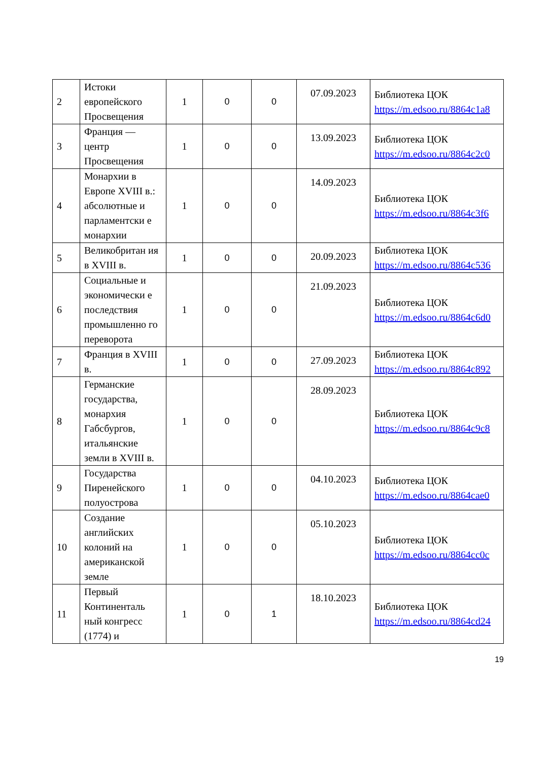| 2 | Истоки европейского Просвещения | 1 | 0 | 0 | 07.09.2023 | Библиотека ЦОК https://m.edsoo.ru/8864c1a8 |
| 3 | Франция — центр Просвещения | 1 | 0 | 0 | 13.09.2023 | Библиотека ЦОК https://m.edsoo.ru/8864c2c0 |
| 4 | Монархии в Европе XVIII в.: абсолютные и парламентски е монархии | 1 | 0 | 0 | 14.09.2023 | Библиотека ЦОК https://m.edsoo.ru/8864c3f6 |
| 5 | Великобритан ия в XVIII в. | 1 | 0 | 0 | 20.09.2023 | Библиотека ЦОК https://m.edsoo.ru/8864c536 |
| 6 | Социальные и экономически е последствия промышленно го переворота | 1 | 0 | 0 | 21.09.2023 | Библиотека ЦОК https://m.edsoo.ru/8864c6d0 |
| 7 | Франция в XVIII в. | 1 | 0 | 0 | 27.09.2023 | Библиотека ЦОК https://m.edsoo.ru/8864c892 |
| 8 | Германские государства, монархия Габсбургов, итальянские земли в XVIII в. | 1 | 0 | 0 | 28.09.2023 | Библиотека ЦОК https://m.edsoo.ru/8864c9c8 |
| 9 | Государства Пиренейского полуострова | 1 | 0 | 0 | 04.10.2023 | Библиотека ЦОК https://m.edsoo.ru/8864cae0 |
| 10 | Создание английских колоний на американской земле | 1 | 0 | 0 | 05.10.2023 | Библиотека ЦОК https://m.edsoo.ru/8864cc0c |
| 11 | Первый Континенталь ный конгресс (1774) и | 1 | 0 | 1 | 18.10.2023 | Библиотека ЦОК https://m.edsoo.ru/8864cd24 |
19